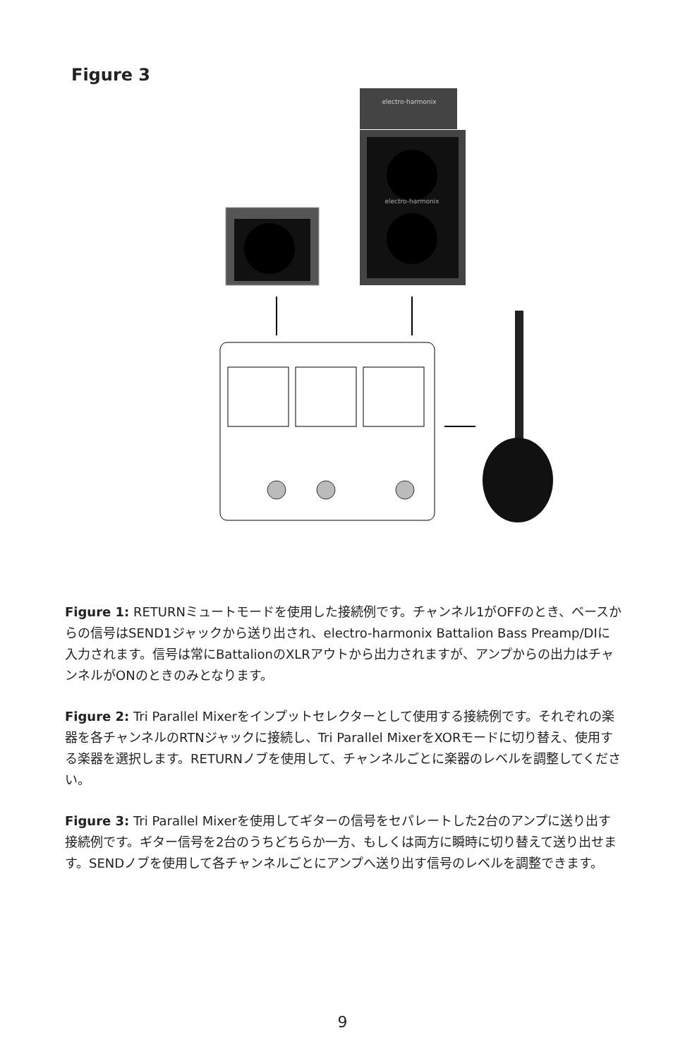Figure 3
electro-harmonix
electro-harmonix
Figure 1: RETURNミュートモードを使用した接続例です。チャンネル1がOFFのとき、ベースからの信号はSEND1ジャックから送り出され、electro-harmonix Battalion Bass Preamp/DIに入力されます。信号は常にBattalionのXLRアウトから出力されますが、アンプからの出力はチャンネルがONのときのみとなります。
Figure 2: Tri Parallel Mixerをインプットセレクターとして使用する接続例です。それぞれの楽器を各チャンネルのRTNジャックに接続し、Tri Parallel MixerをXORモードに切り替え、使用する楽器を選択します。RETURNノブを使用して、チャンネルごとに楽器のレベルを調整してください。
Figure 3: Tri Parallel Mixerを使用してギターの信号をセパレートした2台のアンプに送り出す接続例です。ギター信号を2台のうちどちらか一方、もしくは両方に瞬時に切り替えて送り出せます。SENDノブを使用して各チャンネルごとにアンプへ送り出す信号のレベルを調整できます。
9